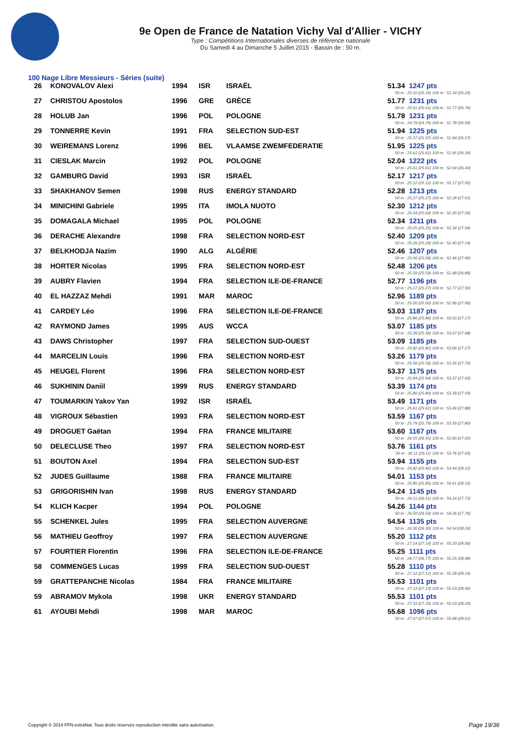9e Open de France de Natation Vichy Val d'Allier - VICHY
Type : Compétitions Internationales diverses de référence nationale
Du Samedi 4 au Dimanche 5 Juillet 2015 - Bassin de : 50 m.
100 Nage Libre Messieurs - Séries (suite)
| 26 | KONOVALOV Alexi | 1994 | ISR | ISRAËL | 51.34 | 1247 pts |
| | | | | | 50 m : 25.10 (25.10) 100 m : 51.34 (26.24) | |
| 27 | CHRISTOU Apostolos | 1996 | GRE | GRÈCE | 51.77 | 1231 pts |
| | | | | | 50 m : 25.01 (25.01) 100 m : 51.77 (26.76) | |
| 28 | HOLUB Jan | 1996 | POL | POLOGNE | 51.78 | 1231 pts |
| | | | | | 50 m : 24.79 (24.79) 100 m : 51.78 (26.99) | |
| 29 | TONNERRE Kevin | 1991 | FRA | SELECTION SUD-EST | 51.94 | 1225 pts |
| | | | | | 50 m : 25.37 (25.37) 100 m : 51.94 (26.57) | |
| 30 | WEIREMANS Lorenz | 1996 | BEL | VLAAMSE ZWEMFEDERATIE | 51.95 | 1225 pts |
| | | | | | 50 m : 25.61 (25.61) 100 m : 51.95 (26.34) | |
| 31 | CIESLAK Marcin | 1992 | POL | POLOGNE | 52.04 | 1222 pts |
| | | | | | 50 m : 25.61 (25.61) 100 m : 52.04 (26.43) | |
| 32 | GAMBURG David | 1993 | ISR | ISRAËL | 52.17 | 1217 pts |
| | | | | | 50 m : 25.12 (25.12) 100 m : 52.17 (27.05) | |
| 33 | SHAKHANOV Semen | 1998 | RUS | ENERGY STANDARD | 52.28 | 1213 pts |
| | | | | | 50 m : 25.27 (25.27) 100 m : 52.28 (27.01) | |
| 34 | MINICHINI Gabriele | 1995 | ITA | IMOLA NUOTO | 52.30 | 1212 pts |
| | | | | | 50 m : 25.04 (25.04) 100 m : 52.30 (27.26) | |
| 35 | DOMAGALA Michael | 1995 | POL | POLOGNE | 52.34 | 1211 pts |
| | | | | | 50 m : 25.25 (25.25) 100 m : 52.34 (27.09) | |
| 36 | DERACHE Alexandre | 1998 | FRA | SELECTION NORD-EST | 52.40 | 1209 pts |
| | | | | | 50 m : 25.26 (25.26) 100 m : 52.40 (27.14) | |
| 37 | BELKHODJA Nazim | 1990 | ALG | ALGÉRIE | 52.46 | 1207 pts |
| | | | | | 50 m : 25.06 (25.06) 100 m : 52.46 (27.40) | |
| 38 | HORTER Nicolas | 1995 | FRA | SELECTION NORD-EST | 52.48 | 1206 pts |
| | | | | | 50 m : 25.59 (25.59) 100 m : 52.48 (26.89) | |
| 39 | AUBRY Flavien | 1994 | FRA | SELECTION ILE-DE-FRANCE | 52.77 | 1196 pts |
| | | | | | 50 m : 25.27 (25.27) 100 m : 52.77 (27.50) | |
| 40 | EL HAZZAZ Mehdi | 1991 | MAR | MAROC | 52.96 | 1189 pts |
| | | | | | 50 m : 25.00 (25.00) 100 m : 52.96 (27.96) | |
| 41 | CARDEY Léo | 1996 | FRA | SELECTION ILE-DE-FRANCE | 53.03 | 1187 pts |
| | | | | | 50 m : 25.86 (25.86) 100 m : 53.03 (27.17) | |
| 42 | RAYMOND James | 1995 | AUS | WCCA | 53.07 | 1185 pts |
| | | | | | 50 m : 25.39 (25.39) 100 m : 53.07 (27.68) | |
| 43 | DAWS Christopher | 1997 | FRA | SELECTION SUD-OUEST | 53.09 | 1185 pts |
| | | | | | 50 m : 25.82 (25.82) 100 m : 53.09 (27.27) | |
| 44 | MARCELIN Louis | 1996 | FRA | SELECTION NORD-EST | 53.26 | 1179 pts |
| | | | | | 50 m : 25.56 (25.56) 100 m : 53.26 (27.70) | |
| 45 | HEUGEL Florent | 1996 | FRA | SELECTION NORD-EST | 53.37 | 1175 pts |
| | | | | | 50 m : 25.94 (25.94) 100 m : 53.37 (27.43) | |
| 46 | SUKHININ Daniil | 1999 | RUS | ENERGY STANDARD | 53.39 | 1174 pts |
| | | | | | 50 m : 25.80 (25.80) 100 m : 53.39 (27.59) | |
| 47 | TOUMARKIN Yakov Yan | 1992 | ISR | ISRAËL | 53.49 | 1171 pts |
| | | | | | 50 m : 25.61 (25.61) 100 m : 53.49 (27.88) | |
| 48 | VIGROUX Sébastien | 1993 | FRA | SELECTION NORD-EST | 53.59 | 1167 pts |
| | | | | | 50 m : 25.79 (25.79) 100 m : 53.59 (27.80) | |
| 49 | DROGUET Gaëtan | 1994 | FRA | FRANCE MILITAIRE | 53.60 | 1167 pts |
| | | | | | 50 m : 26.55 (26.55) 100 m : 53.60 (27.05) | |
| 50 | DELECLUSE Theo | 1997 | FRA | SELECTION NORD-EST | 53.76 | 1161 pts |
| | | | | | 50 m : 26.11 (26.11) 100 m : 53.76 (27.65) | |
| 51 | BOUTON Axel | 1994 | FRA | SELECTION SUD-EST | 53.94 | 1155 pts |
| | | | | | 50 m : 25.82 (25.82) 100 m : 53.94 (28.12) | |
| 52 | JUDES Guillaume | 1988 | FRA | FRANCE MILITAIRE | 54.01 | 1153 pts |
| | | | | | 50 m : 25.85 (25.85) 100 m : 54.01 (28.16) | |
| 53 | GRIGORISHIN Ivan | 1998 | RUS | ENERGY STANDARD | 54.24 | 1145 pts |
| | | | | | 50 m : 26.51 (26.51) 100 m : 54.24 (27.73) | |
| 54 | KLICH Kacper | 1994 | POL | POLOGNE | 54.26 | 1144 pts |
| | | | | | 50 m : 26.50 (26.50) 100 m : 54.26 (27.76) | |
| 55 | SCHENKEL Jules | 1995 | FRA | SELECTION AUVERGNE | 54.54 | 1135 pts |
| | | | | | 50 m : 26.30 (26.30) 100 m : 54.54 (28.24) | |
| 56 | MATHIEU Geoffroy | 1997 | FRA | SELECTION AUVERGNE | 55.20 | 1112 pts |
| | | | | | 50 m : 27.14 (27.14) 100 m : 55.20 (28.06) | |
| 57 | FOURTIER Florentin | 1996 | FRA | SELECTION ILE-DE-FRANCE | 55.25 | 1111 pts |
| | | | | | 50 m : 26.77 (26.77) 100 m : 55.25 (28.48) | |
| 58 | COMMENGES Lucas | 1999 | FRA | SELECTION SUD-OUEST | 55.28 | 1110 pts |
| | | | | | 50 m : 27.12 (27.12) 100 m : 55.28 (28.16) | |
| 59 | GRATTEPANCHE Nicolas | 1984 | FRA | FRANCE MILITAIRE | 55.53 | 1101 pts |
| | | | | | 50 m : 27.13 (27.13) 100 m : 55.53 (28.40) | |
| 59 | ABRAMOV Mykola | 1998 | UKR | ENERGY STANDARD | 55.53 | 1101 pts |
| | | | | | 50 m : 27.33 (27.33) 100 m : 55.53 (28.20) | |
| 61 | AYOUBI Mehdi | 1998 | MAR | MAROC | 55.68 | 1096 pts |
| | | | | | 50 m : 27.07 (27.07) 100 m : 55.68 (28.61) | |
Copyright © 2014 FFN-extraNat. Tous droits réservés reproduction interdite sans autorisation.
Page 19/36